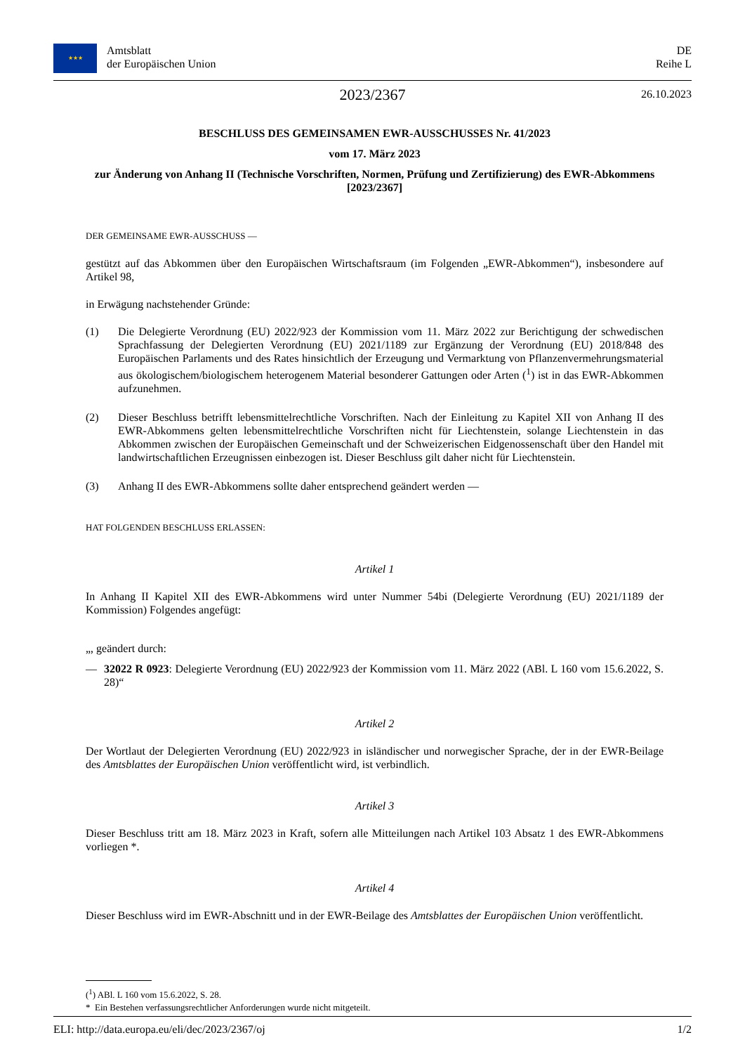★★★ Amtsblatt
der Europäischen Union
DE
Reihe L
2023/2367 26.10.2023
BESCHLUSS DES GEMEINSAMEN EWR-AUSSCHUSSES Nr. 41/2023
vom 17. März 2023
zur Änderung von Anhang II (Technische Vorschriften, Normen, Prüfung und Zertifizierung) des EWR-Abkommens [2023/2367]
DER GEMEINSAME EWR-AUSSCHUSS —
gestützt auf das Abkommen über den Europäischen Wirtschaftsraum (im Folgenden „EWR-Abkommen“), insbesondere auf Artikel 98,
in Erwägung nachstehender Gründe:
(1) Die Delegierte Verordnung (EU) 2022/923 der Kommission vom 11. März 2022 zur Berichtigung der schwedischen Sprachfassung der Delegierten Verordnung (EU) 2021/1189 zur Ergänzung der Verordnung (EU) 2018/848 des Europäischen Parlaments und des Rates hinsichtlich der Erzeugung und Vermarktung von Pflanzenvermehrungs­material aus ökologischem/biologischem heterogenem Material besonderer Gattungen oder Arten (<sup>1</sup>) ist in das EWR-Abkommen aufzunehmen.
(2) Dieser Beschluss betrifft lebensmittelrechtliche Vorschriften. Nach der Einleitung zu Kapitel XII von Anhang II des EWR-Abkommens gelten lebensmittelrechtliche Vorschriften nicht für Liechtenstein, solange Liechtenstein in das Abkommen zwischen der Europäischen Gemeinschaft und der Schweizerischen Eidgenossenschaft über den Handel mit landwirtschaftlichen Erzeugnissen einbezogen ist. Dieser Beschluss gilt daher nicht für Liechtenstein.
(3) Anhang II des EWR-Abkommens sollte daher entsprechend geändert werden —
HAT FOLGENDEN BESCHLUSS ERLASSEN:
Artikel 1
In Anhang II Kapitel XII des EWR-Abkommens wird unter Nummer 54bi (Delegierte Verordnung (EU) 2021/1189 der Kommission) Folgendes angefügt:
„, geändert durch:
— 32022 R 0923: Delegierte Verordnung (EU) 2022/923 der Kommission vom 11. März 2022 (ABl. L 160 vom 15.6.2022, S. 28)“
Artikel 2
Der Wortlaut der Delegierten Verordnung (EU) 2022/923 in isländischer und norwegischer Sprache, der in der EWR-Beilage des Amtsblattes der Europäischen Union veröffentlicht wird, ist verbindlich.
Artikel 3
Dieser Beschluss tritt am 18. März 2023 in Kraft, sofern alle Mitteilungen nach Artikel 103 Absatz 1 des EWR-Abkommens vorliegen *.
Artikel 4
Dieser Beschluss wird im EWR-Abschnitt und in der EWR-Beilage des Amtsblattes der Europäischen Union veröffentlicht.
(<sup>1</sup>) ABl. L 160 vom 15.6.2022, S. 28.
* Ein Bestehen verfassungsrechtlicher Anforderungen wurde nicht mitgeteilt.
ELI: http://data.europa.eu/eli/dec/2023/2367/oj 1/2